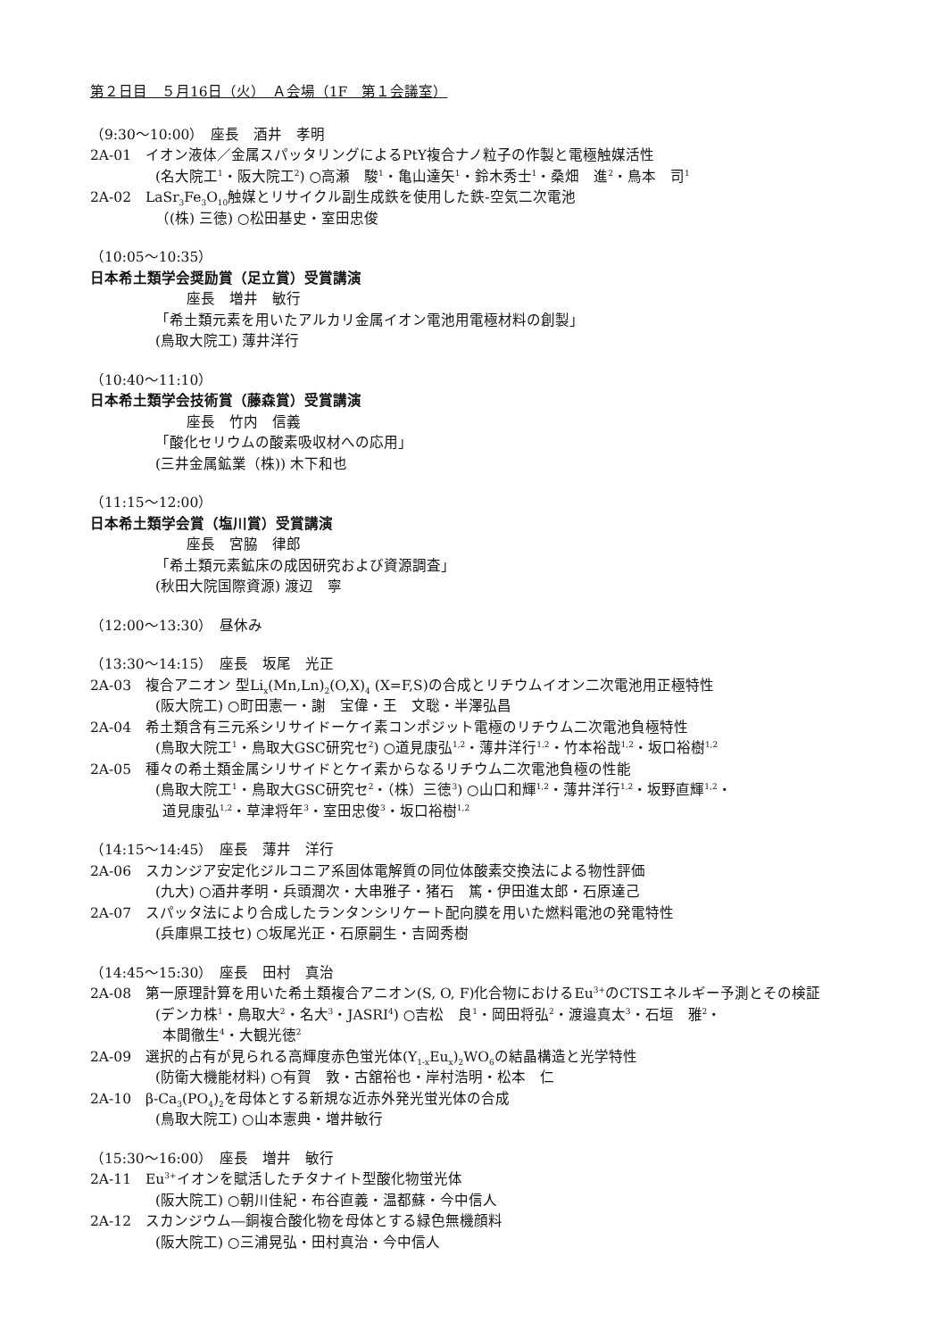第２日目　５月16日（火）　Ａ会場（1F　第１会議室）
（9:30～10:00）　座長　酒井　孝明
2A-01　イオン液体／金属スパッタリングによるPtY複合ナノ粒子の作製と電極触媒活性
(名大院工<sup>1</sup>・阪大院工<sup>2</sup>) ○高瀬　駿<sup>1</sup>・亀山達矢<sup>1</sup>・鈴木秀士<sup>1</sup>・桑畑　進<sup>2</sup>・鳥本　司<sup>1</sup>
2A-02　LaSr<sub>3</sub>Fe<sub>3</sub>O<sub>10</sub>触媒とリサイクル副生成鉄を使用した鉄-空気二次電池
（(株) 三徳) ○松田基史・室田忠俊
（10:05～10:35）
日本希土類学会奨励賞（足立賞）受賞講演
座長　増井　敏行
「希土類元素を用いたアルカリ金属イオン電池用電極材料の創製」
(鳥取大院工) 薄井洋行
（10:40～11:10）
日本希土類学会技術賞（藤森賞）受賞講演
座長　竹内　信義
「酸化セリウムの酸素吸収材への応用」
(三井金属鉱業（株)) 木下和也
（11:15～12:00）
日本希土類学会賞（塩川賞）受賞講演
座長　宮脇　律郎
「希土類元素鉱床の成因研究および資源調査」
(秋田大院国際資源) 渡辺　寧
（12:00～13:30）　昼休み
（13:30～14:15）　座長　坂尾　光正
2A-03　複合アニオン 型Li<sub>x</sub>(Mn,Ln)<sub>2</sub>(O,X)<sub>4</sub> (X=F,S)の合成とリチウムイオン二次電池用正極特性
(阪大院工) ○町田憲一・謝　宝偉・王　文聡・半澤弘昌
2A-04　希土類含有三元系シリサイドーケイ素コンポジット電極のリチウム二次電池負極特性
(鳥取大院工<sup>1</sup>・鳥取大GSC研究セ<sup>2</sup>) ○道見康弘<sup>1,2</sup>・薄井洋行<sup>1,2</sup>・竹本裕哉<sup>1,2</sup>・坂口裕樹<sup>1,2</sup>
2A-05　種々の希土類金属シリサイドとケイ素からなるリチウム二次電池負極の性能
(鳥取大院工<sup>1</sup>・鳥取大GSC研究セ<sup>2</sup>・（株）三徳<sup>3</sup>) ○山口和輝<sup>1,2</sup>・薄井洋行<sup>1,2</sup>・坂野直輝<sup>1,2</sup>・
道見康弘<sup>1,2</sup>・草津将年<sup>3</sup>・室田忠俊<sup>3</sup>・坂口裕樹<sup>1,2</sup>
（14:15～14:45）　座長　薄井　洋行
2A-06　スカンジア安定化ジルコニア系固体電解質の同位体酸素交換法による物性評価
(九大) ○酒井孝明・兵頭潤次・大串雅子・猪石　篤・伊田進太郎・石原達己
2A-07　スパッタ法により合成したランタンシリケート配向膜を用いた燃料電池の発電特性
(兵庫県工技セ) ○坂尾光正・石原嗣生・吉岡秀樹
（14:45～15:30）　座長　田村　真治
2A-08　第一原理計算を用いた希土類複合アニオン(S, O, F)化合物におけるEu<sup>3+</sup>のCTSエネルギー予測とその検証
(デンカ株<sup>1</sup>・鳥取大<sup>2</sup>・名大<sup>3</sup>・JASRI<sup>4</sup>) ○吉松　良<sup>1</sup>・岡田将弘<sup>2</sup>・渡邉真太<sup>3</sup>・石垣　雅<sup>2</sup>・
本間徹生<sup>4</sup>・大観光徳<sup>2</sup>
2A-09　選択的占有が見られる高輝度赤色蛍光体(Y<sub>1-x</sub>Eu<sub>x</sub>)<sub>2</sub>WO<sub>6</sub>の結晶構造と光学特性
(防衛大機能材料) ○有賀　敦・古舘裕也・岸村浩明・松本　仁
2A-10　β-Ca<sub>3</sub>(PO<sub>4</sub>)<sub>2</sub>を母体とする新規な近赤外発光蛍光体の合成
(鳥取大院工) ○山本憲典・増井敏行
（15:30～16:00）　座長　増井　敏行
2A-11　Eu<sup>3+</sup>イオンを賦活したチタナイト型酸化物蛍光体
(阪大院工) ○朝川佳紀・布谷直義・温都蘇・今中信人
2A-12　スカンジウム―銅複合酸化物を母体とする緑色無機顔料
(阪大院工) ○三浦晃弘・田村真治・今中信人